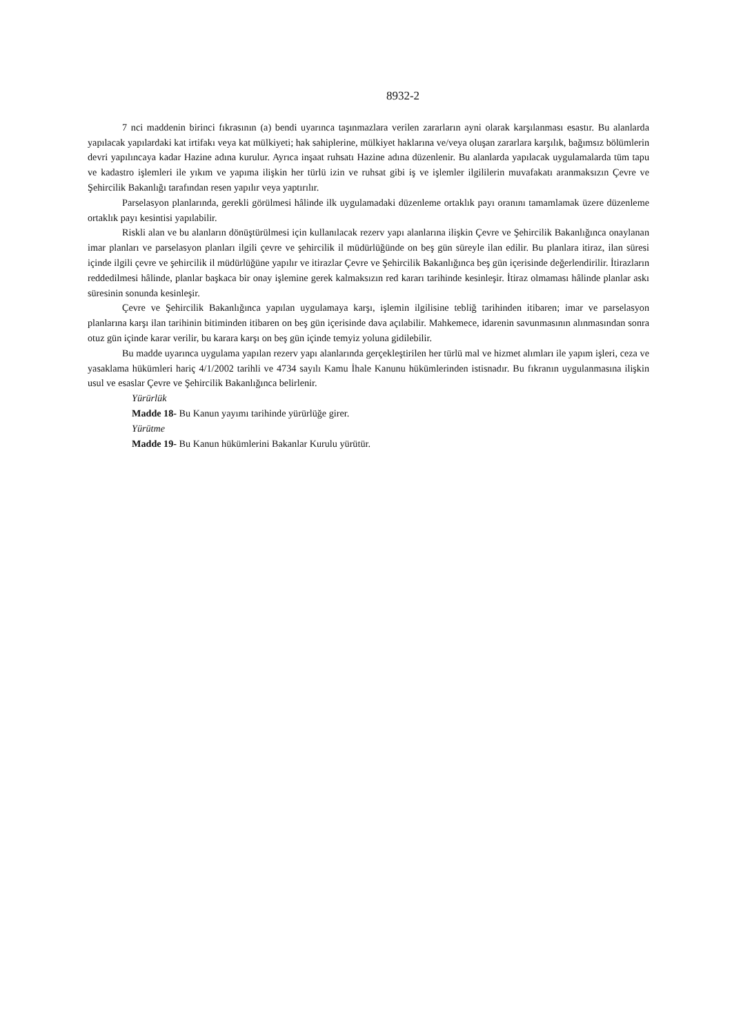8932-2
7 nci maddenin birinci fıkrasının (a) bendi uyarınca taşınmazlara verilen zararların ayni olarak karşılanması esastır. Bu alanlarda yapılacak yapılardaki kat irtifakı veya kat mülkiyeti; hak sahiplerine, mülkiyet haklarına ve/veya oluşan zararlara karşılık, bağımsız bölümlerin devri yapılıncaya kadar Hazine adına kurulur. Ayrıca inşaat ruhsatı Hazine adına düzenlenir. Bu alanlarda yapılacak uygulamalarda tüm tapu ve kadastro işlemleri ile yıkım ve yapıma ilişkin her türlü izin ve ruhsat gibi iş ve işlemler ilgililerin muvafakatı aranmaksızın Çevre ve Şehircilik Bakanlığı tarafından resen yapılır veya yaptırılır.
Parselasyon planlarında, gerekli görülmesi hâlinde ilk uygulamadaki düzenleme ortaklık payı oranını tamamlamak üzere düzenleme ortaklık payı kesintisi yapılabilir.
Riskli alan ve bu alanların dönüştürülmesi için kullanılacak rezerv yapı alanlarına ilişkin Çevre ve Şehircilik Bakanlığınca onaylanan imar planları ve parselasyon planları ilgili çevre ve şehircilik il müdürlüğünde on beş gün süreyle ilan edilir. Bu planlara itiraz, ilan süresi içinde ilgili çevre ve şehircilik il müdürlüğüne yapılır ve itirazlar Çevre ve Şehircilik Bakanlığınca beş gün içerisinde değerlendirilir. İtirazların reddedilmesi hâlinde, planlar başkaca bir onay işlemine gerek kalmaksızın red kararı tarihinde kesinleşir. İtiraz olmaması hâlinde planlar askı süresinin sonunda kesinleşir.
Çevre ve Şehircilik Bakanlığınca yapılan uygulamaya karşı, işlemin ilgilisine tebliğ tarihinden itibaren; imar ve parselasyon planlarına karşı ilan tarihinin bitiminden itibaren on beş gün içerisinde dava açılabilir. Mahkemece, idarenin savunmasının alınmasından sonra otuz gün içinde karar verilir, bu karara karşı on beş gün içinde temyiz yoluna gidilebilir.
Bu madde uyarınca uygulama yapılan rezerv yapı alanlarında gerçekleştirilen her türlü mal ve hizmet alımları ile yapım işleri, ceza ve yasaklama hükümleri hariç 4/1/2002 tarihli ve 4734 sayılı Kamu İhale Kanunu hükümlerinden istisnadır. Bu fıkranın uygulanmasına ilişkin usul ve esaslar Çevre ve Şehircilik Bakanlığınca belirlenir.
Yürürlük
Madde 18- Bu Kanun yayımı tarihinde yürürlüğe girer.
Yürütme
Madde 19- Bu Kanun hükümlerini Bakanlar Kurulu yürütür.